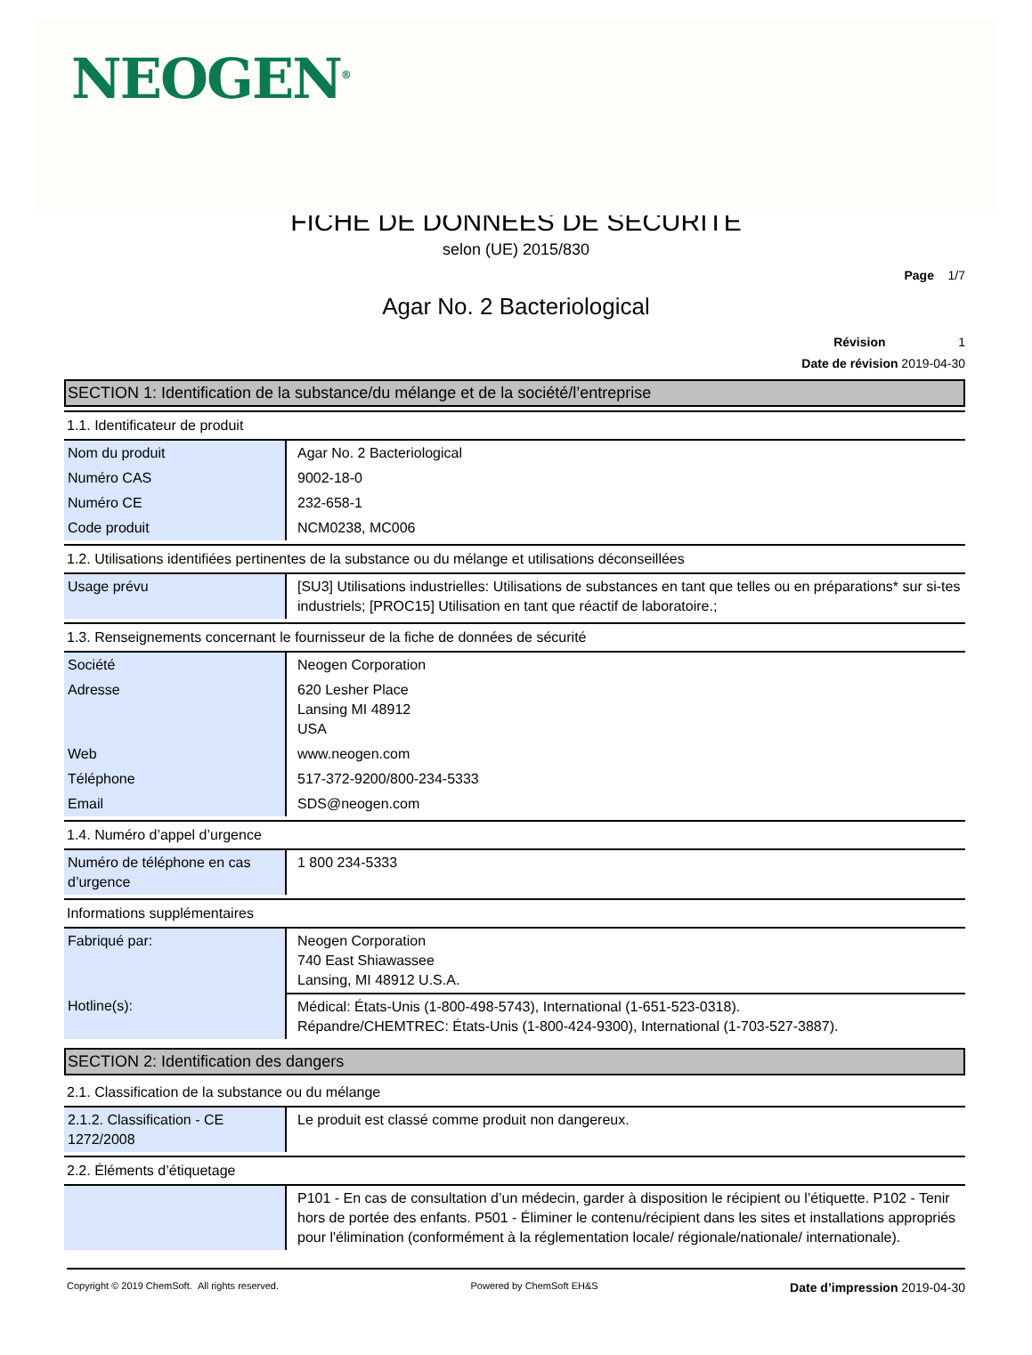NEOGEN<sup>®</sup>
FICHE DE DONNEES DE SÉCURITÉ
selon (UE) 2015/830
Page 1/7
Agar No. 2 Bacteriological
Révision 1
Date de révision 2019-04-30
SECTION 1: Identification de la substance/du mélange et de la société/l’entreprise
1.1. Identificateur de produit
| Nom du produit | Agar No. 2 Bacteriological |
| Numéro CAS | 9002-18-0 |
| Numéro CE | 232-658-1 |
| Code produit | NCM0238, MC006 |
1.2. Utilisations identifiées pertinentes de la substance ou du mélange et utilisations déconseillées
| Usage prévu | [SU3] Utilisations industrielles: Utilisations de substances en tant que telles ou en préparations* sur si-tes industriels; [PROC15] Utilisation en tant que réactif de laboratoire.; |
1.3. Renseignements concernant le fournisseur de la fiche de données de sécurité
| Société | Neogen Corporation |
| Adresse | 620 Lesher Place Lansing MI 48912 USA |
| Web | www.neogen.com |
| Téléphone | 517-372-9200/800-234-5333 |
| Email | SDS@neogen.com |
1.4. Numéro d’appel d’urgence
| Numéro de téléphone en cas d’urgence | 1 800 234-5333 |
Informations supplémentaires
| Fabriqué par: | Neogen Corporation 740 East Shiawassee Lansing, MI 48912 U.S.A. |
| Hotline(s): | Médical: États-Unis (1-800-498-5743), International (1-651-523-0318). Répandre/CHEMTREC: États-Unis (1-800-424-9300), International (1-703-527-3887). |
SECTION 2: Identification des dangers
2.1. Classification de la substance ou du mélange
| 2.1.2. Classification - CE 1272/2008 | Le produit est classé comme produit non dangereux. |
2.2. Éléments d’étiquetage
| | P101 - En cas de consultation d’un médecin, garder à disposition le récipient ou l’étiquette. P102 - Tenir hors de portée des enfants. P501 - Éliminer le contenu/récipient dans les sites et installations appropriés pour l'élimination (conformément à la réglementation locale/ régionale/nationale/ internationale). |
Copyright © 2019 ChemSoft. All rights reserved. Powered by ChemSoft EH&S Date d’impression 2019-04-30